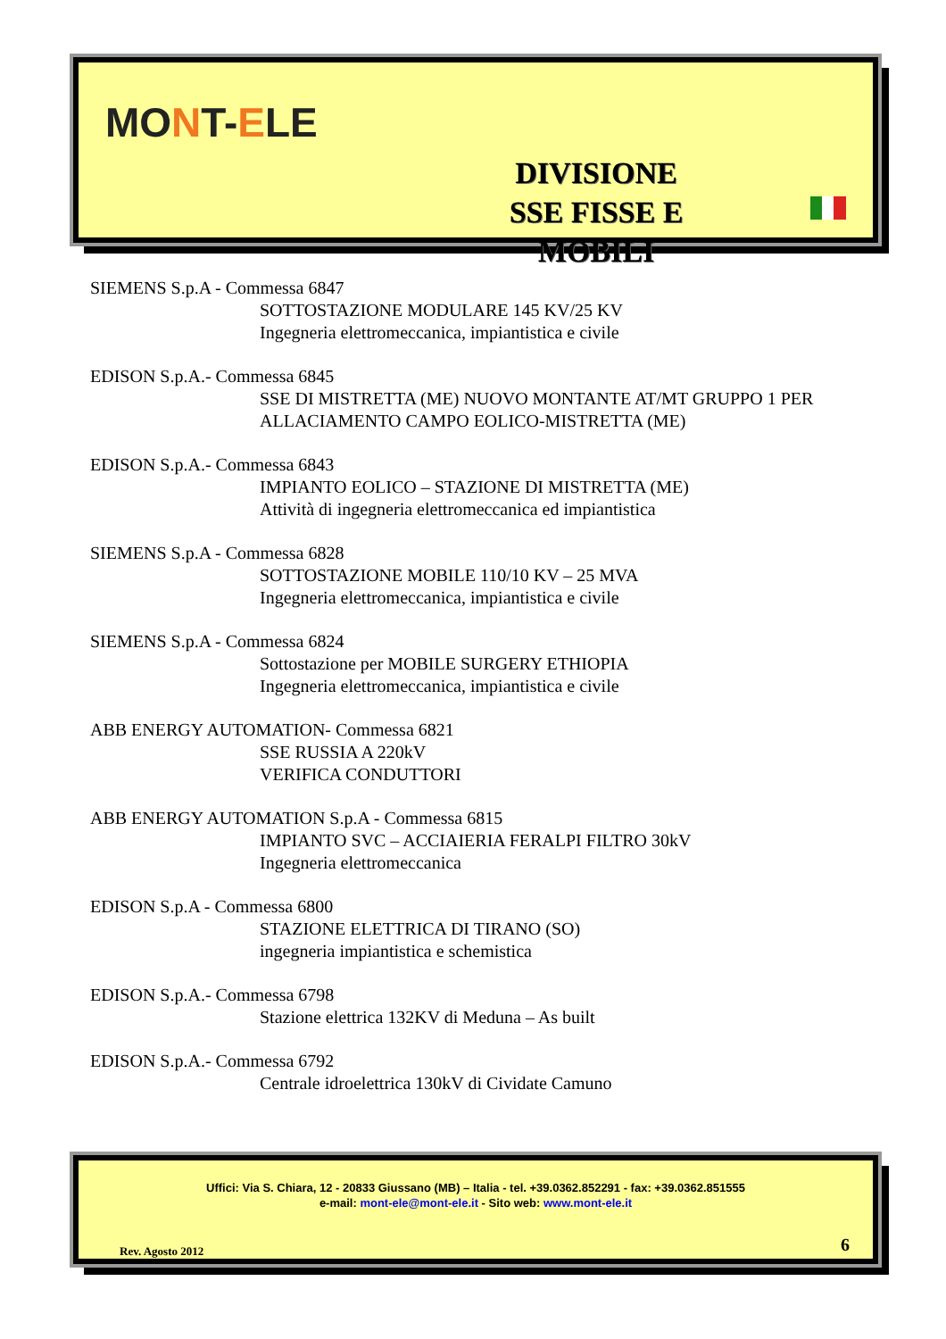MONT-ELE
DIVISIONE
SSE FISSE E MOBILI
SIEMENS S.p.A - Commessa 6847
SOTTOSTAZIONE MODULARE 145 KV/25 KV
Ingegneria elettromeccanica, impiantistica e civile
EDISON S.p.A.- Commessa 6845
SSE DI MISTRETTA (ME) NUOVO MONTANTE AT/MT GRUPPO 1 PER ALLACIAMENTO CAMPO EOLICO-MISTRETTA (ME)
EDISON S.p.A.- Commessa 6843
IMPIANTO EOLICO – STAZIONE DI MISTRETTA (ME)
Attività di ingegneria elettromeccanica ed impiantistica
SIEMENS S.p.A - Commessa 6828
SOTTOSTAZIONE MOBILE 110/10 KV – 25 MVA
Ingegneria elettromeccanica, impiantistica e civile
SIEMENS S.p.A - Commessa 6824
Sottostazione per MOBILE SURGERY ETHIOPIA
Ingegneria elettromeccanica, impiantistica e civile
ABB ENERGY AUTOMATION- Commessa 6821
SSE RUSSIA A 220kV
VERIFICA CONDUTTORI
ABB ENERGY AUTOMATION S.p.A - Commessa 6815
IMPIANTO SVC – ACCIAIERIA FERALPI FILTRO 30kV
Ingegneria elettromeccanica
EDISON S.p.A - Commessa 6800
STAZIONE ELETTRICA DI TIRANO (SO)
ingegneria impiantistica e schemistica
EDISON S.p.A.- Commessa 6798
Stazione elettrica 132KV di Meduna – As built
EDISON S.p.A.- Commessa 6792
Centrale idroelettrica 130kV di Cividate Camuno
Uffici: Via S. Chiara, 12 - 20833 Giussano (MB) – Italia - tel. +39.0362.852291 - fax: +39.0362.851555
e-mail: mont-ele@mont-ele.it - Sito web: www.mont-ele.it
Rev. Agosto 2012 6